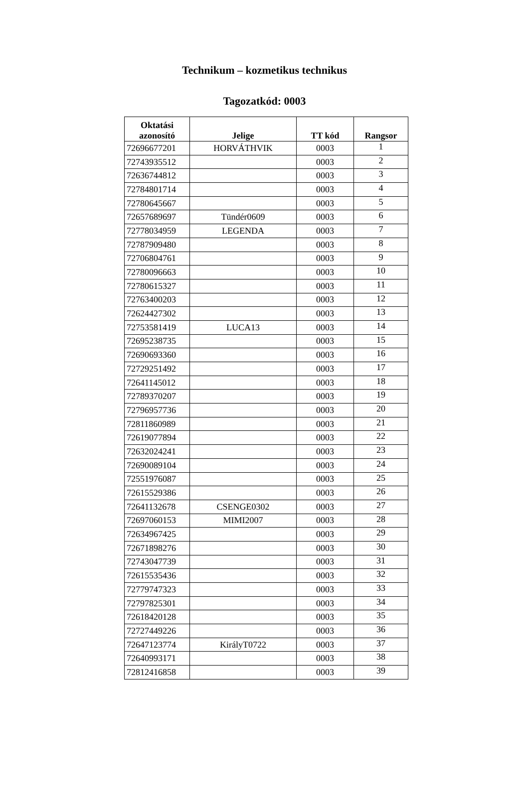Technikum – kozmetikus technikus
Tagozatkód: 0003
| Oktatási azonosító | Jelige | TT kód | Rangsor |
| --- | --- | --- | --- |
| 72696677201 | HORVÁTHVIK | 0003 | 1 |
| 72743935512 | | 0003 | 2 |
| 72636744812 | | 0003 | 3 |
| 72784801714 | | 0003 | 4 |
| 72780645667 | | 0003 | 5 |
| 72657689697 | Tündér0609 | 0003 | 6 |
| 72778034959 | LEGENDA | 0003 | 7 |
| 72787909480 | | 0003 | 8 |
| 72706804761 | | 0003 | 9 |
| 72780096663 | | 0003 | 10 |
| 72780615327 | | 0003 | 11 |
| 72763400203 | | 0003 | 12 |
| 72624427302 | | 0003 | 13 |
| 72753581419 | LUCA13 | 0003 | 14 |
| 72695238735 | | 0003 | 15 |
| 72690693360 | | 0003 | 16 |
| 72729251492 | | 0003 | 17 |
| 72641145012 | | 0003 | 18 |
| 72789370207 | | 0003 | 19 |
| 72796957736 | | 0003 | 20 |
| 72811860989 | | 0003 | 21 |
| 72619077894 | | 0003 | 22 |
| 72632024241 | | 0003 | 23 |
| 72690089104 | | 0003 | 24 |
| 72551976087 | | 0003 | 25 |
| 72615529386 | | 0003 | 26 |
| 72641132678 | CSENGE0302 | 0003 | 27 |
| 72697060153 | MIMI2007 | 0003 | 28 |
| 72634967425 | | 0003 | 29 |
| 72671898276 | | 0003 | 30 |
| 72743047739 | | 0003 | 31 |
| 72615535436 | | 0003 | 32 |
| 72779747323 | | 0003 | 33 |
| 72797825301 | | 0003 | 34 |
| 72618420128 | | 0003 | 35 |
| 72727449226 | | 0003 | 36 |
| 72647123774 | KirályT0722 | 0003 | 37 |
| 72640993171 | | 0003 | 38 |
| 72812416858 | | 0003 | 39 |